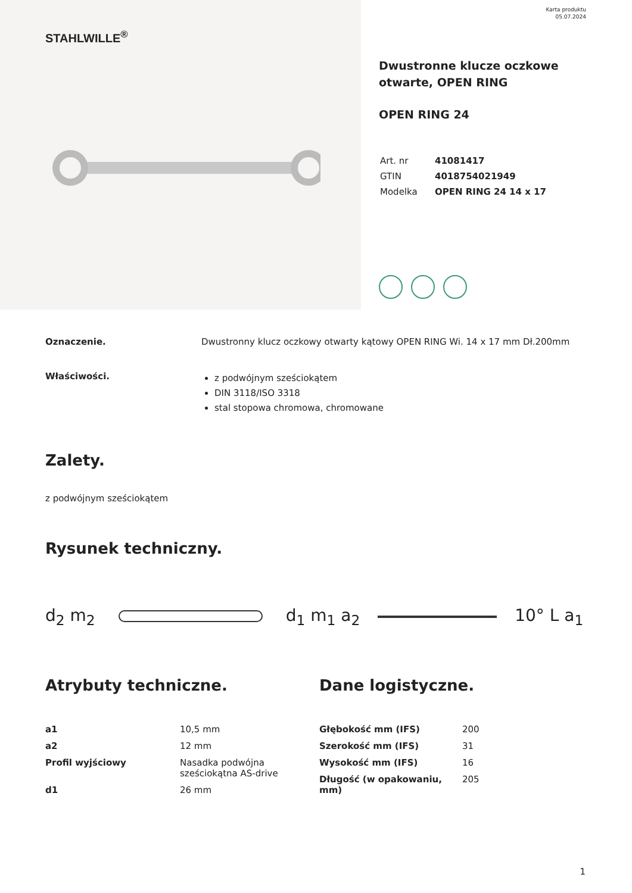STAHLWILLE<sup>®</sup>
Karta produktu
05.07.2024
Dwustronne klucze oczkowe otwarte, OPEN RING
OPEN RING 24
| Art. nr | 41081417 |
| GTIN | 4018754021949 |
| Modelka | OPEN RING 24 14 x 17 |
Oznaczenie. Dwustronny klucz oczkowy otwarty kątowy OPEN RING Wi. 14 x 17 mm Dł.200mm
Właściwości.
z podwójnym sześciokątem
DIN 3118/ISO 3318
stal stopowa chromowa, chromowane
Zalety.
z podwójnym sześciokątem
Rysunek techniczny.
d<sub>2</sub> m<sub>2</sub> d<sub>1</sub> m<sub>1</sub> a<sub>2</sub> 10° L a<sub>1</sub>
Atrybuty techniczne.
| a1 | 10,5 mm |
| a2 | 12 mm |
| Profil wyjściowy | Nasadka podwójna sześciokątna AS-drive |
| d1 | 26 mm |
Dane logistyczne.
| Głębokość mm (IFS) | 200 |
| Szerokość mm (IFS) | 31 |
| Wysokość mm (IFS) | 16 |
| Długość (w opakowaniu, mm) | 205 |
1